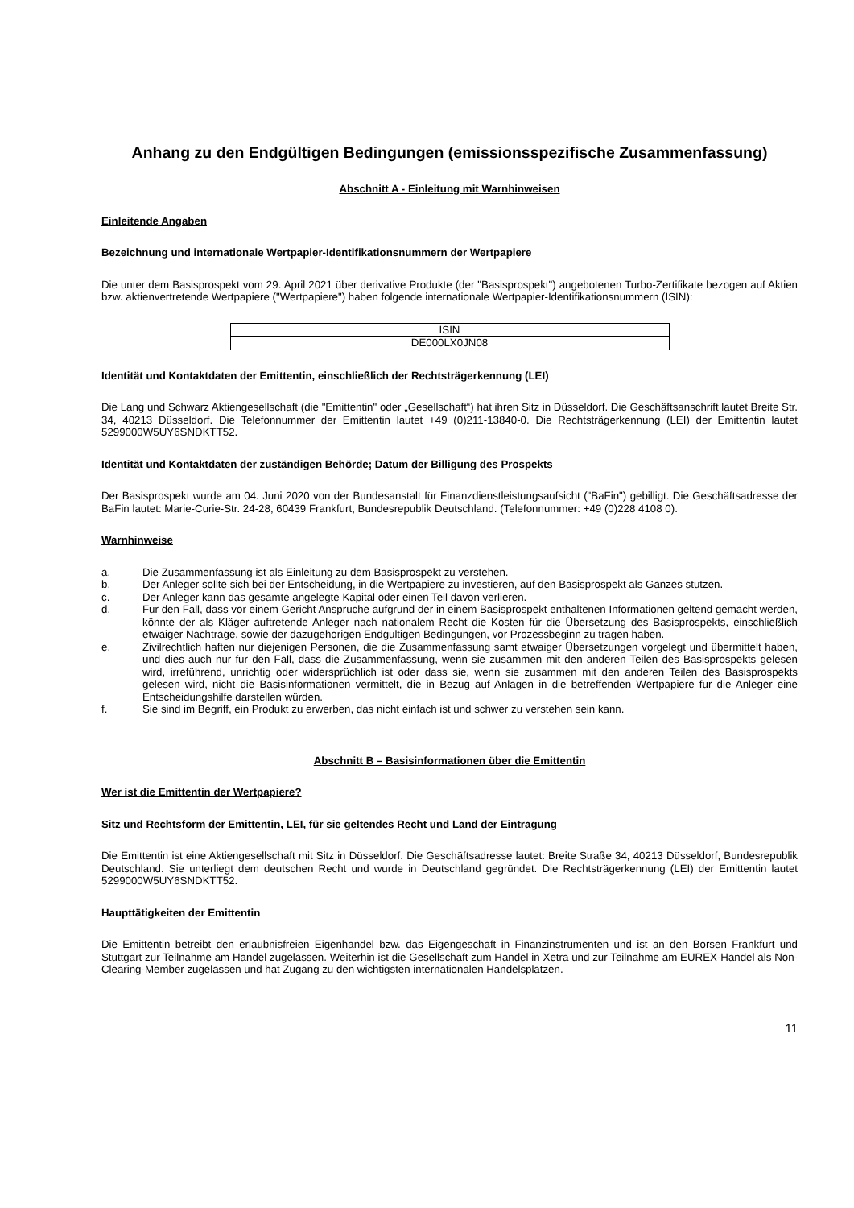Anhang zu den Endgültigen Bedingungen (emissionsspezifische Zusammenfassung)
Abschnitt A - Einleitung mit Warnhinweisen
Einleitende Angaben
Bezeichnung und internationale Wertpapier-Identifikationsnummern der Wertpapiere
Die unter dem Basisprospekt vom 29. April 2021 über derivative Produkte (der "Basisprospekt") angebotenen Turbo-Zertifikate bezogen auf Aktien bzw. aktienvertretende Wertpapiere ("Wertpapiere") haben folgende internationale Wertpapier-Identifikationsnummern (ISIN):
| ISIN |
| DE000LX0JN08 |
Identität und Kontaktdaten der Emittentin, einschließlich der Rechtsträgerkennung (LEI)
Die Lang und Schwarz Aktiengesellschaft (die "Emittentin" oder „Gesellschaft“) hat ihren Sitz in Düsseldorf. Die Geschäftsanschrift lautet Breite Str. 34, 40213 Düsseldorf. Die Telefonnummer der Emittentin lautet +49 (0)211-13840-0. Die Rechtsträgerkennung (LEI) der Emittentin lautet 5299000W5UY6SNDKTT52.
Identität und Kontaktdaten der zuständigen Behörde; Datum der Billigung des Prospekts
Der Basisprospekt wurde am 04. Juni 2020 von der Bundesanstalt für Finanzdienstleistungsaufsicht ("BaFin") gebilligt. Die Geschäftsadresse der BaFin lautet: Marie-Curie-Str. 24-28, 60439 Frankfurt, Bundesrepublik Deutschland. (Telefonnummer: +49 (0)228 4108 0).
Warnhinweise
a. Die Zusammenfassung ist als Einleitung zu dem Basisprospekt zu verstehen.
b. Der Anleger sollte sich bei der Entscheidung, in die Wertpapiere zu investieren, auf den Basisprospekt als Ganzes stützen.
c. Der Anleger kann das gesamte angelegte Kapital oder einen Teil davon verlieren.
d. Für den Fall, dass vor einem Gericht Ansprüche aufgrund der in einem Basisprospekt enthaltenen Informationen geltend gemacht werden, könnte der als Kläger auftretende Anleger nach nationalem Recht die Kosten für die Übersetzung des Basisprospekts, einschließlich etwaiger Nachträge, sowie der dazugehörigen Endgültigen Bedingungen, vor Prozessbeginn zu tragen haben.
e. Zivilrechtlich haften nur diejenigen Personen, die die Zusammenfassung samt etwaiger Übersetzungen vorgelegt und übermittelt haben, und dies auch nur für den Fall, dass die Zusammenfassung, wenn sie zusammen mit den anderen Teilen des Basisprospekts gelesen wird, irreführend, unrichtig oder widersprüchlich ist oder dass sie, wenn sie zusammen mit den anderen Teilen des Basisprospekts gelesen wird, nicht die Basisinformationen vermittelt, die in Bezug auf Anlagen in die betreffenden Wertpapiere für die Anleger eine Entscheidungshilfe darstellen würden.
f. Sie sind im Begriff, ein Produkt zu erwerben, das nicht einfach ist und schwer zu verstehen sein kann.
Abschnitt B – Basisinformationen über die Emittentin
Wer ist die Emittentin der Wertpapiere?
Sitz und Rechtsform der Emittentin, LEI, für sie geltendes Recht und Land der Eintragung
Die Emittentin ist eine Aktiengesellschaft mit Sitz in Düsseldorf. Die Geschäftsadresse lautet: Breite Straße 34, 40213 Düsseldorf, Bundesrepublik Deutschland. Sie unterliegt dem deutschen Recht und wurde in Deutschland gegründet. Die Rechtsträgerkennung (LEI) der Emittentin lautet 5299000W5UY6SNDKTT52.
Haupttätigkeiten der Emittentin
Die Emittentin betreibt den erlaubnisfreien Eigenhandel bzw. das Eigengeschäft in Finanzinstrumenten und ist an den Börsen Frankfurt und Stuttgart zur Teilnahme am Handel zugelassen. Weiterhin ist die Gesellschaft zum Handel in Xetra und zur Teilnahme am EUREX-Handel als Non-Clearing-Member zugelassen und hat Zugang zu den wichtigsten internationalen Handelsplätzen.
11